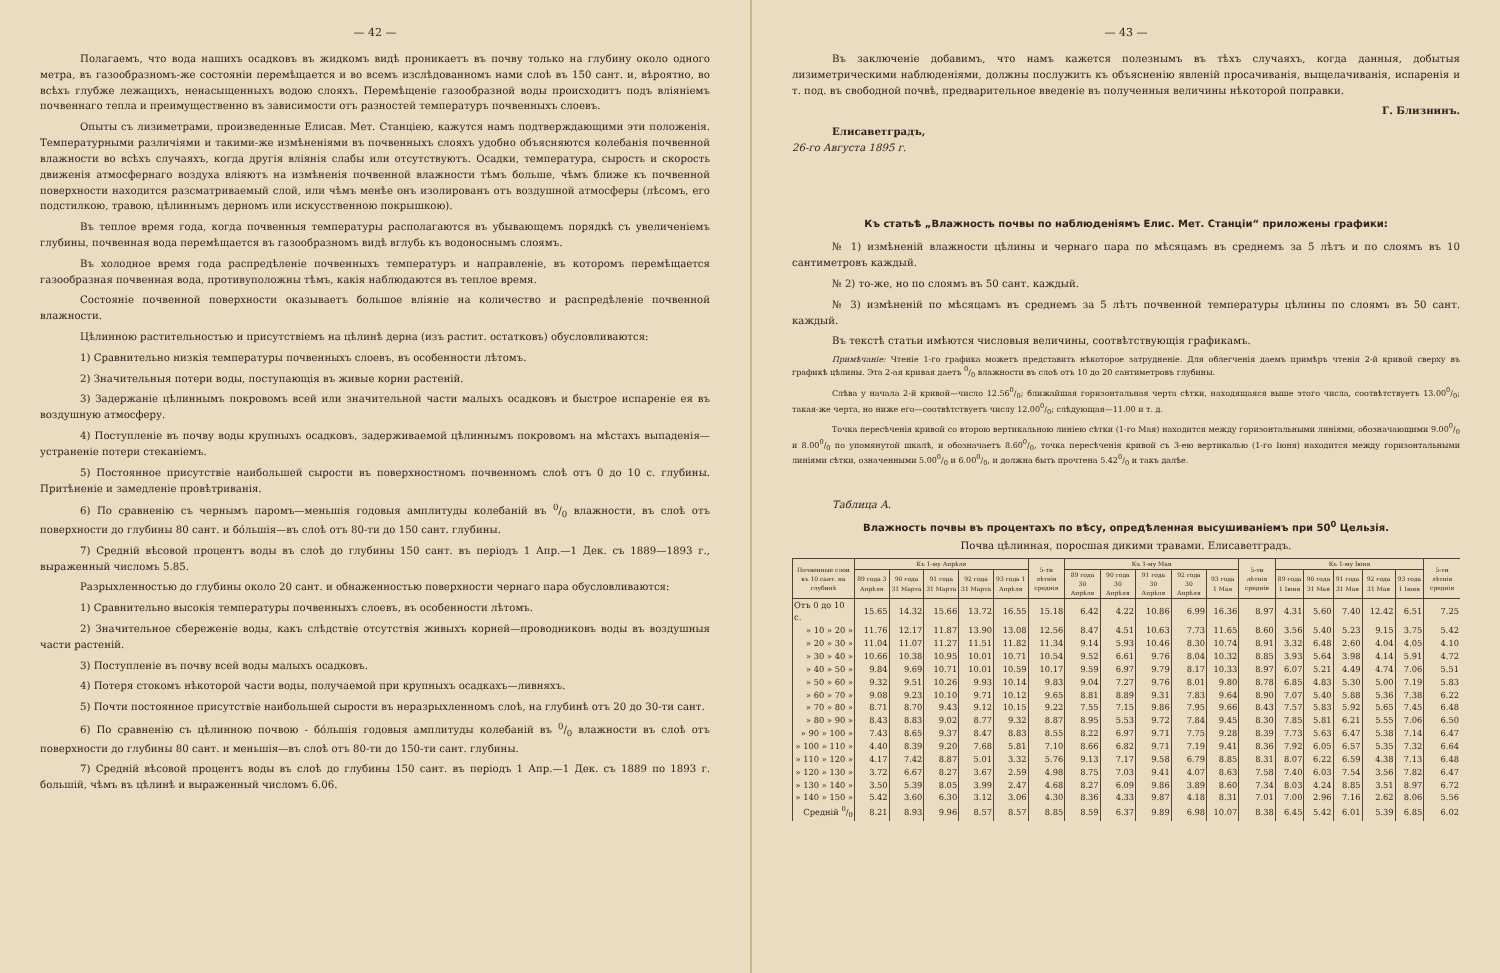— 42 —
Полагаемъ, что вода нашихъ осадковъ въ жидкомъ видѣ проникаетъ въ почву только на глубину около одного метра, въ газообразномъ-же состояніи перемѣщается и во всемъ изслѣдованномъ нами слоѣ въ 150 сант. и, вѣроятно, во всѣхъ глубже лежащихъ, ненасыщенныхъ водою слояхъ. Перемѣщеніе газообразной воды происходитъ подъ вліяніемъ почвеннаго тепла и преимущественно въ зависимости отъ разностей температуръ почвенныхъ слоевъ.
Опыты съ лизиметрами, произведенные Елисав. Мет. Станціею, кажутся намъ подтверждающими эти положенія. Температурными различіями и такими-же измѣненіями въ почвенныхъ слояхъ удобно объясняются колебанія почвенной влажности во всѣхъ случаяхъ, когда другія вліянія слабы или отсутствуютъ. Осадки, температура, сырость и скорость движенія атмосфернаго воздуха вліяютъ на измѣненія почвенной влажности тѣмъ больше, чѣмъ ближе къ почвенной поверхности находится разсматриваемый слой, или чѣмъ менѣе онъ изолированъ отъ воздушной атмосферы (лѣсомъ, его подстилкою, травою, цѣлиннымъ дерномъ или искусственною покрышкою).
Въ теплое время года, когда почвенныя температуры располагаются въ убывающемъ порядкѣ съ увеличеніемъ глубины, почвенная вода перемѣщается въ газообразномъ видѣ вглубь къ водоноснымъ слоямъ.
Въ холодное время года распредѣленіе почвенныхъ температуръ и направленіе, въ которомъ перемѣщается газообразная почвенная вода, противуположны тѣмъ, какія наблюдаются въ теплое время.
Состояніе почвенной поверхности оказываетъ большое вліяніе на количество и распредѣленіе почвенной влажности.
Цѣлинною растительностью и присутствіемъ на цѣлинѣ дерна (изъ растит. остатковъ) обусловливаются:
1) Сравнительно низкія температуры почвенныхъ слоевъ, въ особенности лѣтомъ.
2) Значительныя потери воды, поступающія въ живые корни растеній.
3) Задержаніе цѣлиннымъ покровомъ всей или значительной части малыхъ осадковъ и быстрое испареніе ея въ воздушную атмосферу.
4) Поступленіе въ почву воды крупныхъ осадковъ, задерживаемой цѣлиннымъ покровомъ на мѣстахъ выпаденія—устраненіе потери стеканіемъ.
5) Постоянное присутствіе наибольшей сырости въ поверхностномъ почвенномъ слоѣ отъ 0 до 10 с. глубины. Притѣненіе и замедленіе провѣтриванія.
6) По сравненію съ чернымъ паромъ—меньшія годовыя амплитуды колебаній въ 0/0 влажности, въ слоѣ отъ поверхности до глубины 80 сант. и бо́льшія—въ слоѣ отъ 80-ти до 150 сант. глубины.
7) Средній вѣсовой процентъ воды въ слоѣ до глубины 150 сант. въ періодъ 1 Апр.—1 Дек. съ 1889—1893 г., выраженный числомъ 5.85.
Разрыхленностью до глубины около 20 сант. и обнаженностью поверхности чернаго пара обусловливаются:
1) Сравнительно высокія температуры почвенныхъ слоевъ, въ особенности лѣтомъ.
2) Значительное сбереженіе воды, какъ слѣдствіе отсутствія живыхъ корней—проводниковъ воды въ воздушныя части растеній.
3) Поступленіе въ почву всей воды малыхъ осадковъ.
4) Потеря стокомъ нѣкоторой части воды, получаемой при крупныхъ осадкахъ—ливняхъ.
5) Почти постоянное присутствіе наибольшей сырости въ неразрыхленномъ слоѣ, на глубинѣ отъ 20 до 30-ти сант.
6) По сравненію съ цѣлинною почвою - бо́льшія годовыя амплитуды колебаній въ 0/0 влажности въ слоѣ отъ поверхности до глубины 80 сант. и меньшія—въ слоѣ отъ 80-ти до 150-ти сант. глубины.
7) Средній вѣсовой процентъ воды въ слоѣ до глубины 150 сант. въ періодъ 1 Апр.—1 Дек. съ 1889 по 1893 г. большій, чѣмъ въ цѣлинѣ и выраженный числомъ 6.06.
— 43 —
Въ заключеніе добавимъ, что намъ кажется полезнымъ въ тѣхъ случаяхъ, когда данныя, добытыя лизиметрическими наблюденіями, должны послужить къ объясненію явленій просачиванія, выщелачиванія, испаренія и т. под. въ свободной почвѣ, предварительное введеніе въ полученныя величины нѣкоторой поправки.
Г. Близнинъ.
Елисаветградъ,
26-го Августа 1895 г.
Къ статьѣ „Влажность почвы по наблюденіямъ Елис. Мет. Станціи“ приложены графики:
№ 1) измѣненій влажности цѣлины и чернаго пара по мѣсяцамъ въ среднемъ за 5 лѣтъ и по слоямъ въ 10 сантиметровъ каждый.
№ 2) то-же, но по слоямъ въ 50 сант. каждый.
№ 3) измѣненій по мѣсяцамъ въ среднемъ за 5 лѣтъ почвенной температуры цѣлины по слоямъ въ 50 сант. каждый.
Въ текстѣ статьи имѣются числовыя величины, соотвѣтствующія графикамъ.
Примѣчаніе: Чтеніе 1-го графика можетъ представить нѣкоторое затрудненіе. Для облегченія даемъ примѣръ чтенія 2-й кривой сверху въ графикѣ цѣлины. Эта 2-ая кривая даетъ 0/0 влажности въ слоѣ отъ 10 до 20 сантиметровъ глубины.
Слѣва у начала 2-й кривой—число 12.560/0; ближайшая горизонтальная черта сѣтки, находящаяся выше этого числа, соотвѣтствуетъ 13.000/0; такая-же черта, но ниже его—соотвѣтствуетъ числу 12.000/0; слѣдующая—11.00 и т. д.
Точка пересѣченія кривой со второю вертикальною линіею сѣтки (1-го Мая) находится между горизонтальными линіями, обозначающими 9.000/0 и 8.000/0 по упомянутой шкалѣ, и обозначаетъ 8.600/0, точка пересѣченія кривой съ 3-ею вертикалью (1-го Іюня) находится между горизонтальными линіями сѣтки, означенными 5.000/0 и 6.000/0, и должна быть прочтена 5.420/0 и такъ далѣе.
Таблица А.
Влажность почвы въ процентахъ по вѣсу, опредѣленная высушиваніемъ при 50<sup>0</sup> Цельзія.
Почва цѣлинная, поросшая дикими травами. Елисаветградъ.
| Почвенные слои въ 10 сант. на глубинѣ | Къ 1-му Апрѣля | | | | | 5-ти лѣтнія среднія | Къ 1-му Мая | | | | | 5-ти лѣтнія среднія | Къ 1-му Іюня | | | | | 5-ти лѣтнія среднія |
| --- | --- | --- | --- | --- | --- | --- | --- | --- | --- | --- | --- | --- | --- | --- | --- | --- | --- | --- |
| | 89 года 3 Апрѣля | 90 года 31 Марта | 91 года 31 Марта | 92 года 31 Марта | 93 года 1 Апрѣля | | 89 года 30 Апрѣля | 90 года 30 Апрѣля | 91 года 30 Апрѣля | 92 года 30 Апрѣля | 93 года 1 Мая | | 89 года 1 Іюня | 90 года 31 Мая | 91 года 31 Мая | 92 года 31 Мая | 93 года 1 Іюня | |
| Отъ 0 до 10 с. | 15.65 | 14.32 | 15.66 | 13.72 | 16.55 | 15.18 | 6.42 | 4.22 | 10.86 | 6.99 | 16.36 | 8.97 | 4.31 | 5.60 | 7.40 | 12.42 | 6.51 | 7.25 |
| » 10 » 20 » | 11.76 | 12.17 | 11.87 | 13.90 | 13.08 | 12.56 | 8.47 | 4.51 | 10.63 | 7.73 | 11.65 | 8.60 | 3.56 | 5.40 | 5.23 | 9.15 | 3.75 | 5.42 |
| » 20 » 30 » | 11.04 | 11.07 | 11.27 | 11.51 | 11.82 | 11.34 | 9.14 | 5.93 | 10.46 | 8.30 | 10.74 | 8.91 | 3.32 | 6.48 | 2.60 | 4.04 | 4.05 | 4.10 |
| » 30 » 40 » | 10.66 | 10.38 | 10.95 | 10.01 | 10.71 | 10.54 | 9.52 | 6.61 | 9.76 | 8.04 | 10.32 | 8.85 | 3.93 | 5.64 | 3.98 | 4.14 | 5.91 | 4.72 |
| » 40 » 50 » | 9.84 | 9.69 | 10.71 | 10.01 | 10.59 | 10.17 | 9.59 | 6.97 | 9.79 | 8.17 | 10.33 | 8.97 | 6.07 | 5.21 | 4.49 | 4.74 | 7.06 | 5.51 |
| » 50 » 60 » | 9.32 | 9.51 | 10.26 | 9.93 | 10.14 | 9.83 | 9.04 | 7.27 | 9.76 | 8.01 | 9.80 | 8.78 | 6.85 | 4.83 | 5.30 | 5.00 | 7.19 | 5.83 |
| » 60 » 70 » | 9.08 | 9.23 | 10.10 | 9.71 | 10.12 | 9.65 | 8.81 | 8.89 | 9.31 | 7.83 | 9.64 | 8.90 | 7.07 | 5.40 | 5.88 | 5.36 | 7.38 | 6.22 |
| » 70 » 80 » | 8.71 | 8.70 | 9.43 | 9.12 | 10.15 | 9.22 | 7.55 | 7.15 | 9.86 | 7.95 | 9.66 | 8.43 | 7.57 | 5.83 | 5.92 | 5.65 | 7.45 | 6.48 |
| » 80 » 90 » | 8.43 | 8.83 | 9.02 | 8.77 | 9.32 | 8.87 | 8.95 | 5.53 | 9.72 | 7.84 | 9.45 | 8.30 | 7.85 | 5.81 | 6.21 | 5.55 | 7.06 | 6.50 |
| » 90 » 100 » | 7.43 | 8.65 | 9.37 | 8.47 | 8.83 | 8.55 | 8.22 | 6.97 | 9.71 | 7.75 | 9.28 | 8.39 | 7.73 | 5.63 | 6.47 | 5.38 | 7.14 | 6.47 |
| » 100 » 110 » | 4.40 | 8.39 | 9.20 | 7.68 | 5.81 | 7.10 | 8.66 | 6.82 | 9.71 | 7.19 | 9.41 | 8.36 | 7.92 | 6.05 | 6.57 | 5.35 | 7.32 | 6.64 |
| » 110 » 120 » | 4.17 | 7.42 | 8.87 | 5.01 | 3.32 | 5.76 | 9.13 | 7.17 | 9.58 | 6.79 | 8.85 | 8.31 | 8.07 | 6.22 | 6.59 | 4.38 | 7.13 | 6.48 |
| » 120 » 130 » | 3.72 | 6.67 | 8.27 | 3.67 | 2.59 | 4.98 | 8.75 | 7.03 | 9.41 | 4.07 | 8.63 | 7.58 | 7.40 | 6.03 | 7.54 | 3.56 | 7.82 | 6.47 |
| » 130 » 140 » | 3.50 | 5.39 | 8.05 | 3.99 | 2.47 | 4.68 | 8.27 | 6.09 | 9.86 | 3.89 | 8.60 | 7.34 | 8.03 | 4.24 | 8.85 | 3.51 | 8.97 | 6.72 |
| » 140 » 150 » | 5.42 | 3.60 | 6.30 | 3.12 | 3.06 | 4.30 | 8.36 | 4.33 | 9.87 | 4.18 | 8.31 | 7.01 | 7.00 | 2.96 | 7.16 | 2.62 | 8.06 | 5.56 |
| Средній 0/0 | 8.21 | 8.93 | 9.96 | 8.57 | 8.57 | 8.85 | 8.59 | 6.37 | 9.89 | 6.98 | 10.07 | 8.38 | 6.45 | 5.42 | 6.01 | 5.39 | 6.85 | 6.02 |